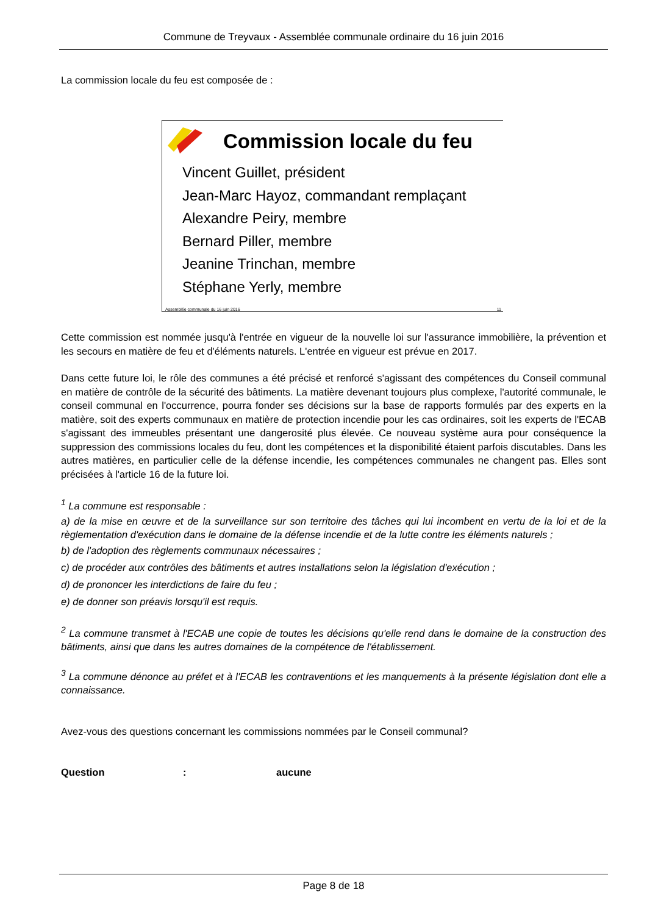Commune de Treyvaux - Assemblée communale ordinaire du 16 juin 2016
La commission locale du feu est composée de :
Commission locale du feu
Vincent Guillet, président
Jean-Marc Hayoz, commandant remplaçant
Alexandre Peiry, membre
Bernard Piller, membre
Jeanine Trinchan, membre
Stéphane Yerly, membre
Assemblée communale du 16 juin 2016 11
Cette commission est nommée jusqu'à l'entrée en vigueur de la nouvelle loi sur l'assurance immobilière, la prévention et les secours en matière de feu et d'éléments naturels. L'entrée en vigueur est prévue en 2017.
Dans cette future loi, le rôle des communes a été précisé et renforcé s'agissant des compétences du Conseil communal en matière de contrôle de la sécurité des bâtiments. La matière devenant toujours plus complexe, l'autorité communale, le conseil communal en l'occurrence, pourra fonder ses décisions sur la base de rapports formulés par des experts en la matière, soit des experts communaux en matière de protection incendie pour les cas ordinaires, soit les experts de l'ECAB s'agissant des immeubles présentant une dangerosité plus élevée. Ce nouveau système aura pour conséquence la suppression des commissions locales du feu, dont les compétences et la disponibilité étaient parfois discutables. Dans les autres matières, en particulier celle de la défense incendie, les compétences communales ne changent pas. Elles sont précisées à l'article 16 de la future loi.
<sup>1</sup> La commune est responsable :
a) de la mise en œuvre et de la surveillance sur son territoire des tâches qui lui incombent en vertu de la loi et de la règlementation d'exécution dans le domaine de la défense incendie et de la lutte contre les éléments naturels ;
b) de l'adoption des règlements communaux nécessaires ;
c) de procéder aux contrôles des bâtiments et autres installations selon la législation d'exécution ;
d) de prononcer les interdictions de faire du feu ;
e) de donner son préavis lorsqu'il est requis.
<sup>2</sup> La commune transmet à l'ECAB une copie de toutes les décisions qu'elle rend dans le domaine de la construction des bâtiments, ainsi que dans les autres domaines de la compétence de l'établissement.
<sup>3</sup> La commune dénonce au préfet et à l'ECAB les contraventions et les manquements à la présente législation dont elle a connaissance.
Avez-vous des questions concernant les commissions nommées par le Conseil communal?
Question : aucune
Page 8 de 18